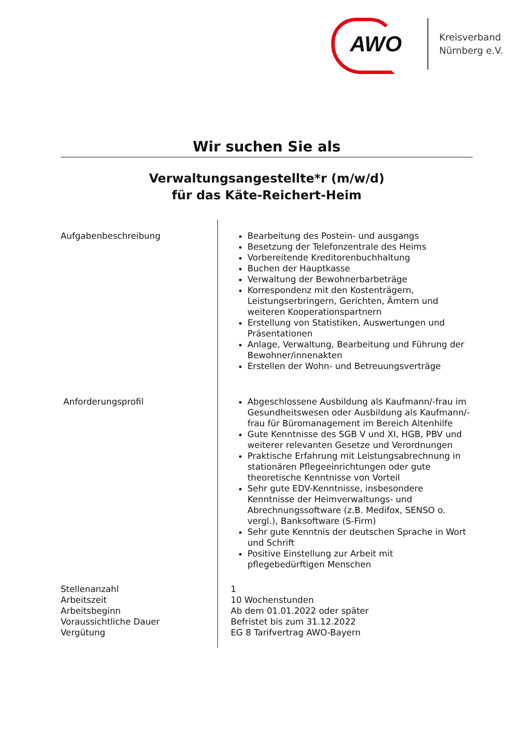AWO
Kreisverband
Nürnberg e.V.
Wir suchen Sie als
Verwaltungsangestellte*r (m/w/d)
für das Käte-Reichert-Heim
Aufgabenbeschreibung
Bearbeitung des Postein- und ausgangs
Besetzung der Telefonzentrale des Heims
Vorbereitende Kreditorenbuchhaltung
Buchen der Hauptkasse
Verwaltung der Bewohnerbarbeträge
Korrespondenz mit den Kostenträgern, Leistungserbringern, Gerichten, Ämtern und weiteren Kooperationspartnern
Erstellung von Statistiken, Auswertungen und Präsentationen
Anlage, Verwaltung, Bearbeitung und Führung der Bewohner/innenakten
Erstellen der Wohn- und Betreuungsverträge
Anforderungsprofil
Abgeschlossene Ausbildung als Kaufmann/-frau im Gesundheitswesen oder Ausbildung als Kaufmann/-frau für Büromanagement im Bereich Altenhilfe
Gute Kenntnisse des SGB V und XI, HGB, PBV und weiterer relevanten Gesetze und Verordnungen
Praktische Erfahrung mit Leistungsabrechnung in stationären Pflegeeinrichtungen oder gute theoretische Kenntnisse von Vorteil
Sehr gute EDV-Kenntnisse, insbesondere Kenntnisse der Heimverwaltungs- und Abrechnungssoftware (z.B. Medifox, SENSO o. vergl.), Banksoftware (S-Firm)
Sehr gute Kenntnis der deutschen Sprache in Wort und Schrift
Positive Einstellung zur Arbeit mit pflegebedürftigen Menschen
Stellenanzahl
Arbeitszeit
Arbeitsbeginn
Voraussichtliche Dauer
Vergütung
1
10 Wochenstunden
Ab dem 01.01.2022 oder später
Befristet bis zum 31.12.2022
EG 8 Tarifvertrag AWO-Bayern